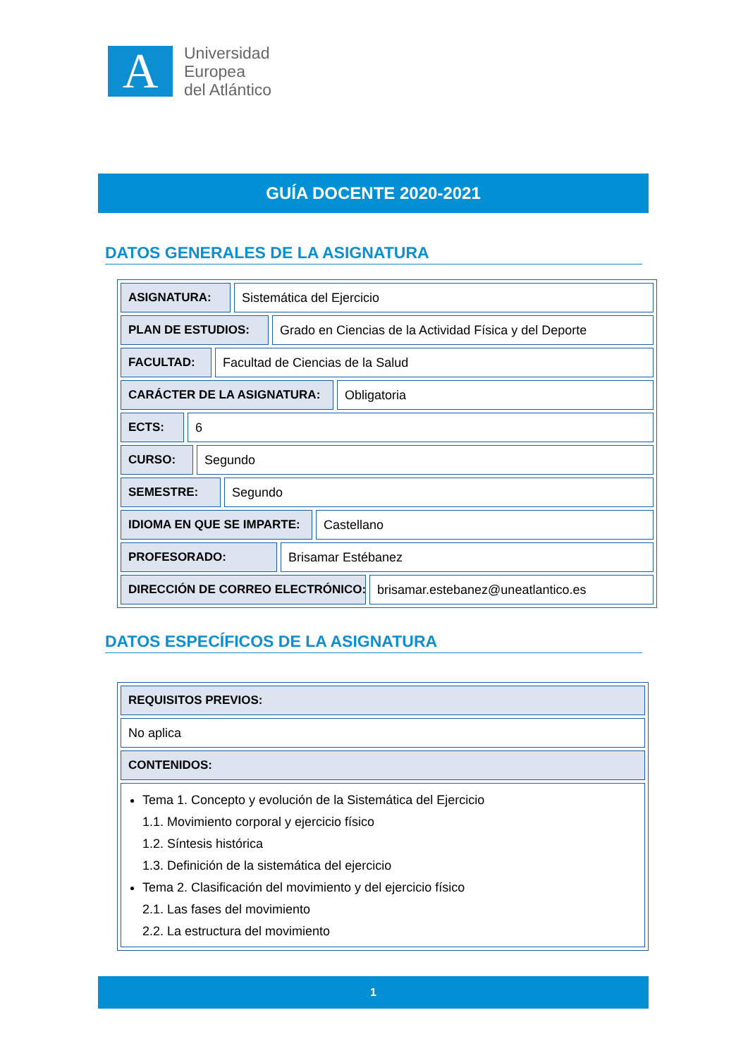A
Universidad
Europea
del Atlántico
GUÍA DOCENTE 2020-2021
DATOS GENERALES DE LA ASIGNATURA
ASIGNATURA: Sistemática del Ejercicio
PLAN DE ESTUDIOS: Grado en Ciencias de la Actividad Física y del Deporte
FACULTAD: Facultad de Ciencias de la Salud
CARÁCTER DE LA ASIGNATURA: Obligatoria
ECTS: 6
CURSO: Segundo
SEMESTRE: Segundo
IDIOMA EN QUE SE IMPARTE: Castellano
PROFESORADO: Brisamar Estébanez
DIRECCIÓN DE CORREO ELECTRÓNICO: brisamar.estebanez@uneatlantico.es
DATOS ESPECÍFICOS DE LA ASIGNATURA
REQUISITOS PREVIOS:
No aplica
CONTENIDOS:
Tema 1. Concepto y evolución de la Sistemática del Ejercicio
1.1. Movimiento corporal y ejercicio físico
1.2. Síntesis histórica
1.3. Definición de la sistemática del ejercicio
Tema 2. Clasificación del movimiento y del ejercicio físico
2.1. Las fases del movimiento
2.2. La estructura del movimiento
1